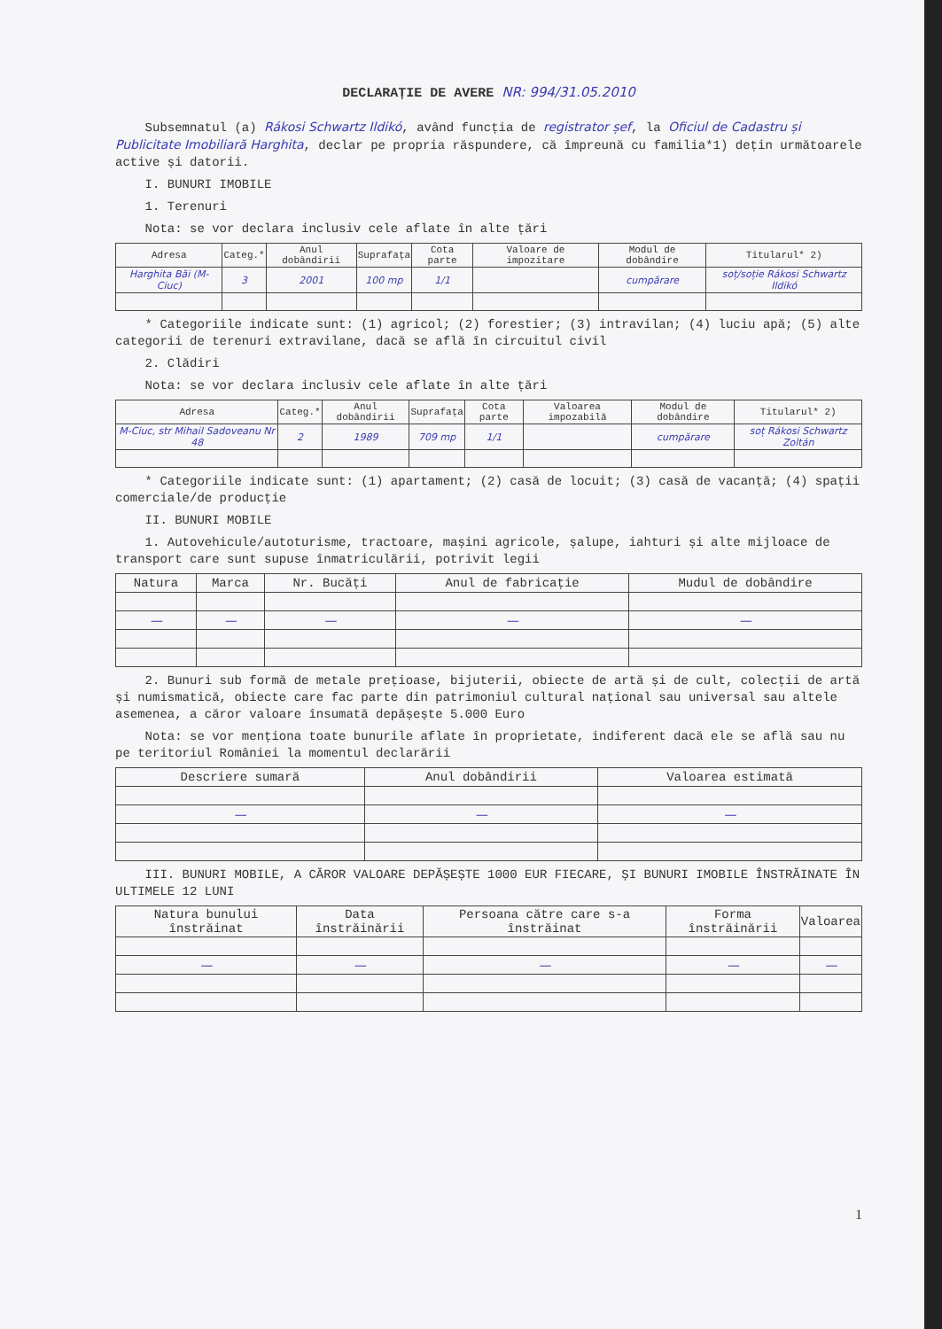DECLARAȚIE DE AVERE NR: 994/31.05.2010
Subsemnatul (a) Rákosi Schwartz Ildikó, având funcția de registrator șef, la Oficiul de Cadastru și Publicitate Imobiliară Harghita, declar pe propria răspundere, că împreună cu familia*1) dețin următoarele active și datorii.
I. BUNURI IMOBILE
1. Terenuri
Nota: se vor declara inclusiv cele aflate în alte țări
| Adresa | Categ.* | Anul dobândirii | Suprafața | Cota parte | Valoare de impozitare | Modul de dobândire | Titularul* 2) |
| --- | --- | --- | --- | --- | --- | --- | --- |
| Harghita Băi (M-Ciuc) | 3 | 2001 | 100 mp | 1/1 | | cumpărare | soț/soție Rákosi Schwartz Ildikó |
* Categoriile indicate sunt: (1) agricol; (2) forestier; (3) intravilan; (4) luciu apă; (5) alte categorii de terenuri extravilane, dacă se află în circuitul civil
2. Clădiri
Nota: se vor declara inclusiv cele aflate în alte țări
| Adresa | Categ.* | Anul dobândirii | Suprafața | Cota parte | Valoarea impozabilă | Modul de dobândire | Titularul* 2) |
| --- | --- | --- | --- | --- | --- | --- | --- |
| M-Ciuc, str Mihail Sadoveanu Nr 48 | 2 | 1989 | 709 mp | 1/1 | | cumpărare | soț Rákosi Schwartz Zoltán |
* Categoriile indicate sunt: (1) apartament; (2) casă de locuit; (3) casă de vacanță; (4) spații comerciale/de producție
II. BUNURI MOBILE
1. Autovehicule/autoturisme, tractoare, mașini agricole, șalupe, iahturi și alte mijloace de transport care sunt supuse înmatriculării, potrivit legii
| Natura | Marca | Nr. Bucăți | Anul de fabricație | Mudul de dobândire |
| --- | --- | --- | --- | --- |
| — | — | — | — | — |
2. Bunuri sub formă de metale prețioase, bijuterii, obiecte de artă și de cult, colecții de artă și numismatică, obiecte care fac parte din patrimoniul cultural național sau universal sau altele asemenea, a căror valoare însumată depășește 5.000 Euro
Nota: se vor menționa toate bunurile aflate în proprietate, indiferent dacă ele se află sau nu pe teritoriul României la momentul declarării
| Descriere sumară | Anul dobândirii | Valoarea estimată |
| --- | --- | --- |
| — | — | — |
III. BUNURI MOBILE, A CĂROR VALOARE DEPĂȘEȘTE 1000 EUR FIECARE, ȘI BUNURI IMOBILE ÎNSTRĂINATE ÎN ULTIMELE 12 LUNI
| Natura bunului înstrăinat | Data înstrăinării | Persoana către care s-a înstrăinat | Forma înstrăinării | Valoarea |
| --- | --- | --- | --- | --- |
| — | — | — | — | — |
1